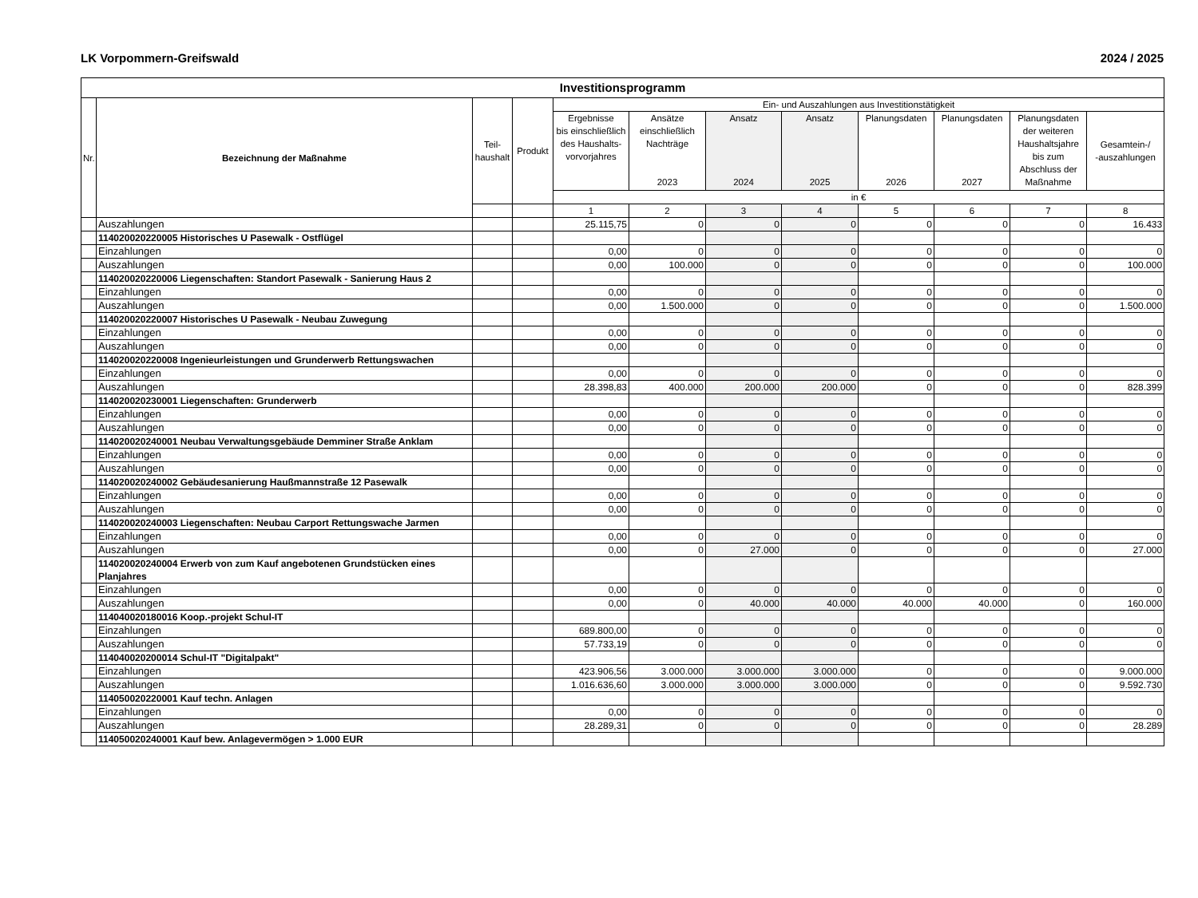LK Vorpommern-Greifswald 2024 / 2025
| Investitionsprogramm | | | | | | | | | | | |
| --- | --- | --- | --- | --- | --- | --- | --- | --- | --- | --- | --- |
| Nr. | Bezeichnung der Maßnahme | Teil- haushalt | Produkt | Ein- und Auszahlungen aus Investitionstätigkeit | | | | | | | |
| | | | | Ergebnisse bis einschließlich des Haushalts- vorvorjahres | Ansätze einschließlich Nachträge 2023 | Ansatz 2024 | Ansatz 2025 | Planungsdaten 2026 | Planungsdaten 2027 | Planungsdaten der weiteren Haushaltsjahre bis zum Abschluss der Maßnahme | Gesamtein-/ -auszahlungen |
| | | | | in € | | | | | | | |
| | | | | 1 | 2 | 3 | 4 | 5 | 6 | 7 | 8 |
| | Auszahlungen | | | 25.115,75 | 0 | 0 | 0 | 0 | 0 | 0 | 16.433 |
| | 114020020220005 Historisches U Pasewalk - Ostflügel | | | | | | | | | | |
| | Einzahlungen | | | 0,00 | 0 | 0 | 0 | 0 | 0 | 0 | 0 |
| | Auszahlungen | | | 0,00 | 100.000 | 0 | 0 | 0 | 0 | 0 | 100.000 |
| | 114020020220006 Liegenschaften: Standort Pasewalk - Sanierung Haus 2 | | | | | | | | | | |
| | Einzahlungen | | | 0,00 | 0 | 0 | 0 | 0 | 0 | 0 | 0 |
| | Auszahlungen | | | 0,00 | 1.500.000 | 0 | 0 | 0 | 0 | 0 | 1.500.000 |
| | 114020020220007 Historisches U Pasewalk - Neubau Zuwegung | | | | | | | | | | |
| | Einzahlungen | | | 0,00 | 0 | 0 | 0 | 0 | 0 | 0 | 0 |
| | Auszahlungen | | | 0,00 | 0 | 0 | 0 | 0 | 0 | 0 | 0 |
| | 114020020220008 Ingenieurleistungen und Grunderwerb Rettungswachen | | | | | | | | | | |
| | Einzahlungen | | | 0,00 | 0 | 0 | 0 | 0 | 0 | 0 | 0 |
| | Auszahlungen | | | 28.398,83 | 400.000 | 200.000 | 200.000 | 0 | 0 | 0 | 828.399 |
| | 114020020230001 Liegenschaften: Grunderwerb | | | | | | | | | | |
| | Einzahlungen | | | 0,00 | 0 | 0 | 0 | 0 | 0 | 0 | 0 |
| | Auszahlungen | | | 0,00 | 0 | 0 | 0 | 0 | 0 | 0 | 0 |
| | 114020020240001 Neubau Verwaltungsgebäude Demminer Straße Anklam | | | | | | | | | | |
| | Einzahlungen | | | 0,00 | 0 | 0 | 0 | 0 | 0 | 0 | 0 |
| | Auszahlungen | | | 0,00 | 0 | 0 | 0 | 0 | 0 | 0 | 0 |
| | 114020020240002 Gebäudesanierung Haußmannstraße 12 Pasewalk | | | | | | | | | | |
| | Einzahlungen | | | 0,00 | 0 | 0 | 0 | 0 | 0 | 0 | 0 |
| | Auszahlungen | | | 0,00 | 0 | 0 | 0 | 0 | 0 | 0 | 0 |
| | 114020020240003 Liegenschaften: Neubau Carport Rettungswache Jarmen | | | | | | | | | | |
| | Einzahlungen | | | 0,00 | 0 | 0 | 0 | 0 | 0 | 0 | 0 |
| | Auszahlungen | | | 0,00 | 0 | 27.000 | 0 | 0 | 0 | 0 | 27.000 |
| | 114020020240004 Erwerb von zum Kauf angebotenen Grundstücken eines Planjahres | | | | | | | | | | |
| | Einzahlungen | | | 0,00 | 0 | 0 | 0 | 0 | 0 | 0 | 0 |
| | Auszahlungen | | | 0,00 | 0 | 40.000 | 40.000 | 40.000 | 40.000 | 0 | 160.000 |
| | 114040020180016 Koop.-projekt Schul-IT | | | | | | | | | | |
| | Einzahlungen | | | 689.800,00 | 0 | 0 | 0 | 0 | 0 | 0 | 0 |
| | Auszahlungen | | | 57.733,19 | 0 | 0 | 0 | 0 | 0 | 0 | 0 |
| | 114040020200014 Schul-IT "Digitalpakt" | | | | | | | | | | |
| | Einzahlungen | | | 423.906,56 | 3.000.000 | 3.000.000 | 3.000.000 | 0 | 0 | 0 | 9.000.000 |
| | Auszahlungen | | | 1.016.636,60 | 3.000.000 | 3.000.000 | 3.000.000 | 0 | 0 | 0 | 9.592.730 |
| | 114050020220001 Kauf techn. Anlagen | | | | | | | | | | |
| | Einzahlungen | | | 0,00 | 0 | 0 | 0 | 0 | 0 | 0 | 0 |
| | Auszahlungen | | | 28.289,31 | 0 | 0 | 0 | 0 | 0 | 0 | 28.289 |
| | 114050020240001 Kauf bew. Anlagevermögen > 1.000 EUR | | | | | | | | | | |